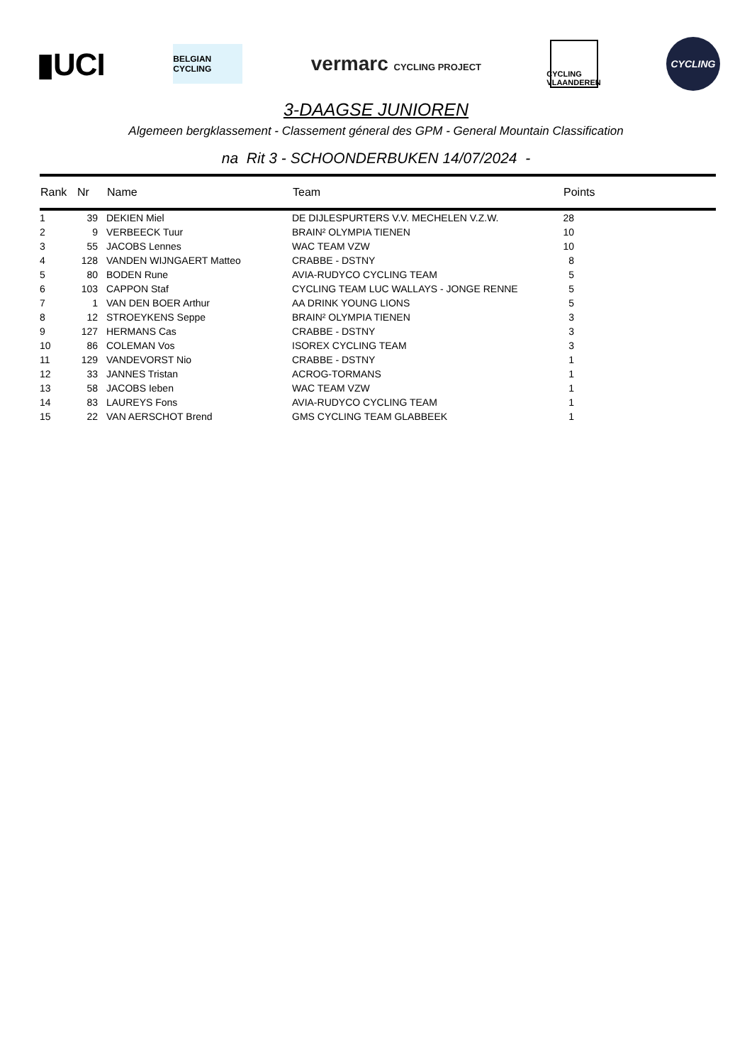▮UCI
BELGIAN CYCLING
vermarc CYCLING PROJECT
CYCLING VLAANDEREN
CYCLING
3-DAAGSE JUNIOREN
Algemeen bergklassement - Classement géneral des GPM - General Mountain Classification
na Rit 3 - SCHOONDERBUKEN 14/07/2024 -
| Rank | Nr | Name | Team | Points |
| --- | --- | --- | --- | --- |
| 1 | 39 | DEKIEN Miel | DE DIJLESPURTERS V.V. MECHELEN V.Z.W. | 28 |
| 2 | 9 | VERBEECK Tuur | BRAIN² OLYMPIA TIENEN | 10 |
| 3 | 55 | JACOBS Lennes | WAC TEAM VZW | 10 |
| 4 | 128 | VANDEN WIJNGAERT Matteo | CRABBE - DSTNY | 8 |
| 5 | 80 | BODEN Rune | AVIA-RUDYCO CYCLING TEAM | 5 |
| 6 | 103 | CAPPON Staf | CYCLING TEAM LUC WALLAYS - JONGE RENNE | 5 |
| 7 | 1 | VAN DEN BOER Arthur | AA DRINK YOUNG LIONS | 5 |
| 8 | 12 | STROEYKENS Seppe | BRAIN² OLYMPIA TIENEN | 3 |
| 9 | 127 | HERMANS Cas | CRABBE - DSTNY | 3 |
| 10 | 86 | COLEMAN Vos | ISOREX CYCLING TEAM | 3 |
| 11 | 129 | VANDEVORST Nio | CRABBE - DSTNY | 1 |
| 12 | 33 | JANNES Tristan | ACROG-TORMANS | 1 |
| 13 | 58 | JACOBS Ieben | WAC TEAM VZW | 1 |
| 14 | 83 | LAUREYS Fons | AVIA-RUDYCO CYCLING TEAM | 1 |
| 15 | 22 | VAN AERSCHOT Brend | GMS CYCLING TEAM GLABBEEK | 1 |